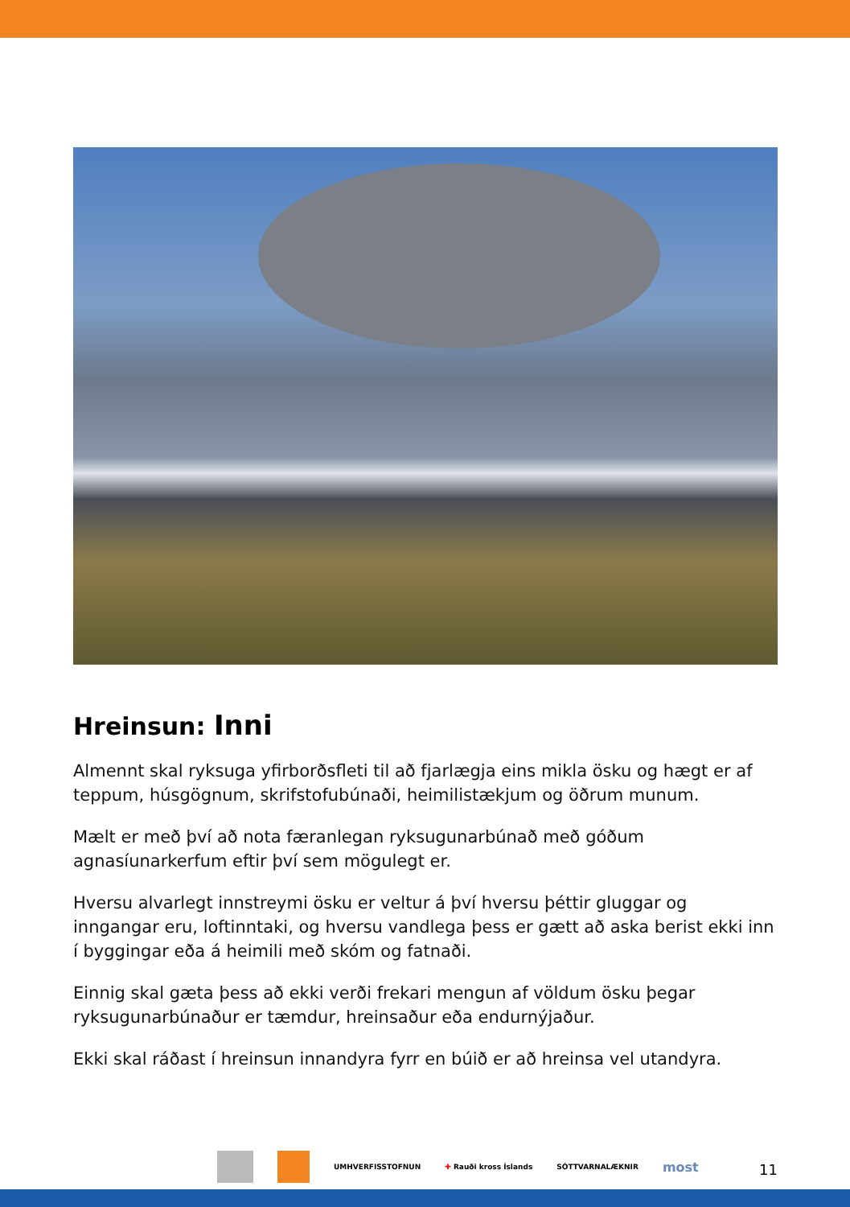Hreinsun: Inni
Almennt skal ryksuga yfirborðsfleti til að fjarlægja eins mikla ösku og hægt er af teppum, húsgögnum, skrifstofubúnaði, heimilistækjum og öðrum munum.
Mælt er með því að nota færanlegan ryksugunarbúnað með góðum agnasíunarkerfum eftir því sem mögulegt er.
Hversu alvarlegt innstreymi ösku er veltur á því hversu þéttir gluggar og inngangar eru, loftinntaki, og hversu vandlega þess er gætt að aska berist ekki inn í byggingar eða á heimili með skóm og fatnaði.
Einnig skal gæta þess að ekki verði frekari mengun af völdum ösku þegar ryksugunarbúnaður er tæmdur, hreinsaður eða endurnýjaður.
Ekki skal ráðast í hreinsun innandyra fyrr en búið er að hreinsa vel utandyra.
UMHVERFISSTOFNUN ✚ Rauði kross Íslands SÓTTVARNALÆKNIR most
11